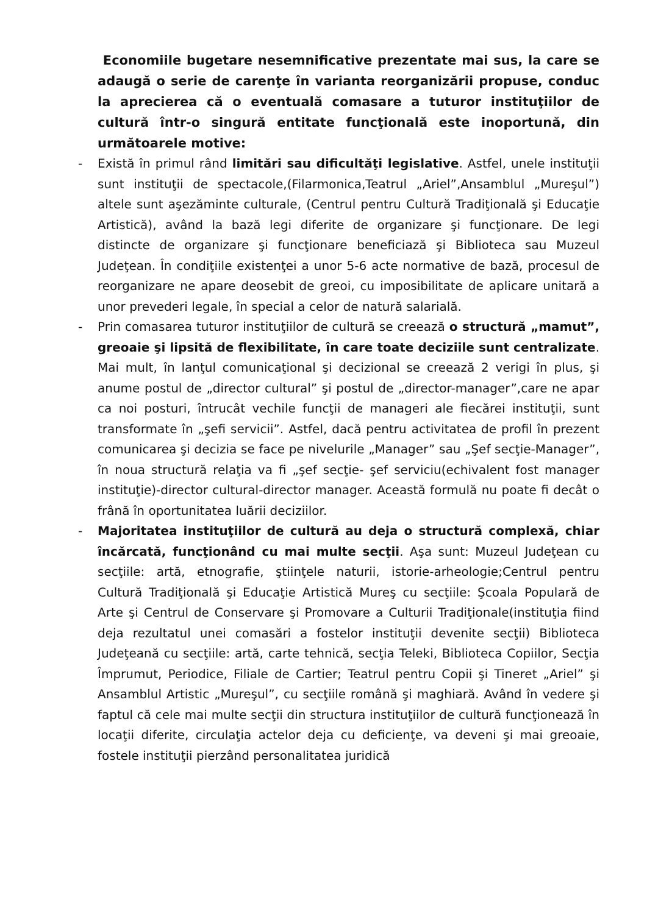Economiile bugetare nesemnificative prezentate mai sus, la care se adaugă o serie de carenţe în varianta reorganizării propuse, conduc la aprecierea că o eventuală comasare a tuturor instituţiilor de cultură într-o singură entitate funcţională este inoportună, din următoarele motive:
- Există în primul rând limitări sau dificultăţi legislative. Astfel, unele instituţii sunt instituţii de spectacole,(Filarmonica,Teatrul „Ariel”,Ansamblul „Mureşul”) altele sunt aşezăminte culturale, (Centrul pentru Cultură Tradiţională şi Educaţie Artistică), având la bază legi diferite de organizare şi funcţionare. De legi distincte de organizare şi funcţionare beneficiază şi Biblioteca sau Muzeul Judeţean. În condiţiile existenţei a unor 5-6 acte normative de bază, procesul de reorganizare ne apare deosebit de greoi, cu imposibilitate de aplicare unitară a unor prevederi legale, în special a celor de natură salarială.
- Prin comasarea tuturor instituţiilor de cultură se creează o structură „mamut”, greoaie şi lipsită de flexibilitate, în care toate deciziile sunt centralizate. Mai mult, în lanţul comunicaţional şi decizional se creează 2 verigi în plus, şi anume postul de „director cultural” şi postul de „director-manager”,care ne apar ca noi posturi, întrucât vechile funcţii de manageri ale fiecărei instituţii, sunt transformate în „şefi servicii”. Astfel, dacă pentru activitatea de profil în prezent comunicarea şi decizia se face pe nivelurile „Manager” sau „Şef secţie-Manager”, în noua structură relaţia va fi „şef secţie- şef serviciu(echivalent fost manager instituţie)-director cultural-director manager. Această formulă nu poate fi decât o frână în oportunitatea luării deciziilor.
- Majoritatea instituţiilor de cultură au deja o structură complexă, chiar încărcată, funcţionând cu mai multe secţii. Aşa sunt: Muzeul Judeţean cu secţiile: artă, etnografie, ştiinţele naturii, istorie-arheologie;Centrul pentru Cultură Tradiţională şi Educaţie Artistică Mureş cu secţiile: Şcoala Populară de Arte şi Centrul de Conservare şi Promovare a Culturii Tradiţionale(instituţia fiind deja rezultatul unei comasări a fostelor instituţii devenite secţii) Biblioteca Judeţeană cu secţiile: artă, carte tehnică, secţia Teleki, Biblioteca Copiilor, Secţia Împrumut, Periodice, Filiale de Cartier; Teatrul pentru Copii şi Tineret „Ariel” şi Ansamblul Artistic „Mureşul”, cu secţiile română şi maghiară. Având în vedere şi faptul că cele mai multe secţii din structura instituţiilor de cultură funcţionează în locaţii diferite, circulaţia actelor deja cu deficienţe, va deveni şi mai greoaie, fostele instituţii pierzând personalitatea juridică